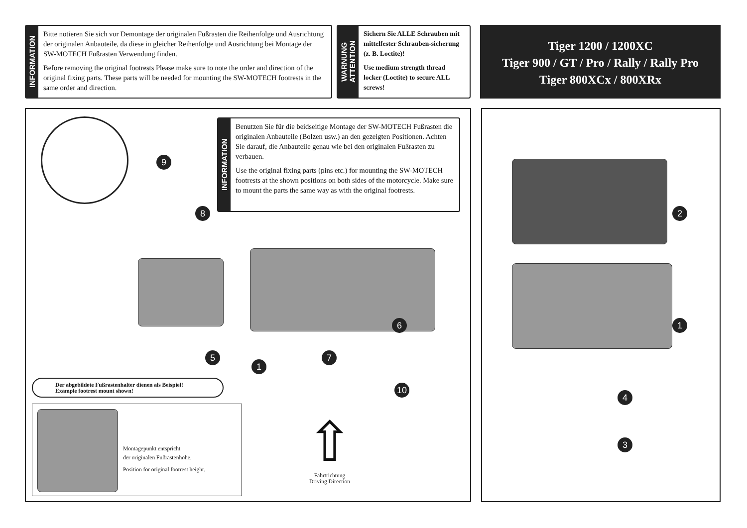INFORMATION
Bitte notieren Sie sich vor Demontage der originalen Fußrasten die Reihenfolge und Ausrichtung der originalen Anbauteile, da diese in gleicher Reihenfolge und Ausrichtung bei Montage der SW-MOTECH Fußrasten Verwendung finden.
Before removing the original footrests Please make sure to note the order and direction of the original fixing parts. These parts will be needed for mounting the SW-MOTECH footrests in the same order and direction.
WARNUNG
ATTENTION
Sichern Sie ALLE Schrauben mit mittelfester Schrauben-sicherung (z. B. Loctite)!
Use medium strength thread locker (Loctite) to secure ALL screws!
Tiger 1200 / 1200XC
Tiger 900 / GT / Pro / Rally / Rally Pro
Tiger 800XCx / 800XRx
INFORMATION
Benutzen Sie für die beidseitige Montage der SW-MOTECH Fußrasten die originalen Anbauteile (Bolzen usw.) an den gezeigten Positionen. Achten Sie darauf, die Anbauteile genau wie bei den originalen Fußrasten zu verbauen.
Use the original fixing parts (pins etc.) for mounting the SW-MOTECH footrests at the shown positions on both sides of the motorcycle. Make sure to mount the parts the same way as with the original footrests.
9
8
5
1
7
6
10
Der abgebildete Fußrastenhalter dienen als Beispiel!
Example footrest mount shown!
Montagepunkt entspricht
der originalen Fußrastenhöhe.
Position for original footrest height.
⇧
Fahrtrichtung
Driving Direction
2
1
4
3